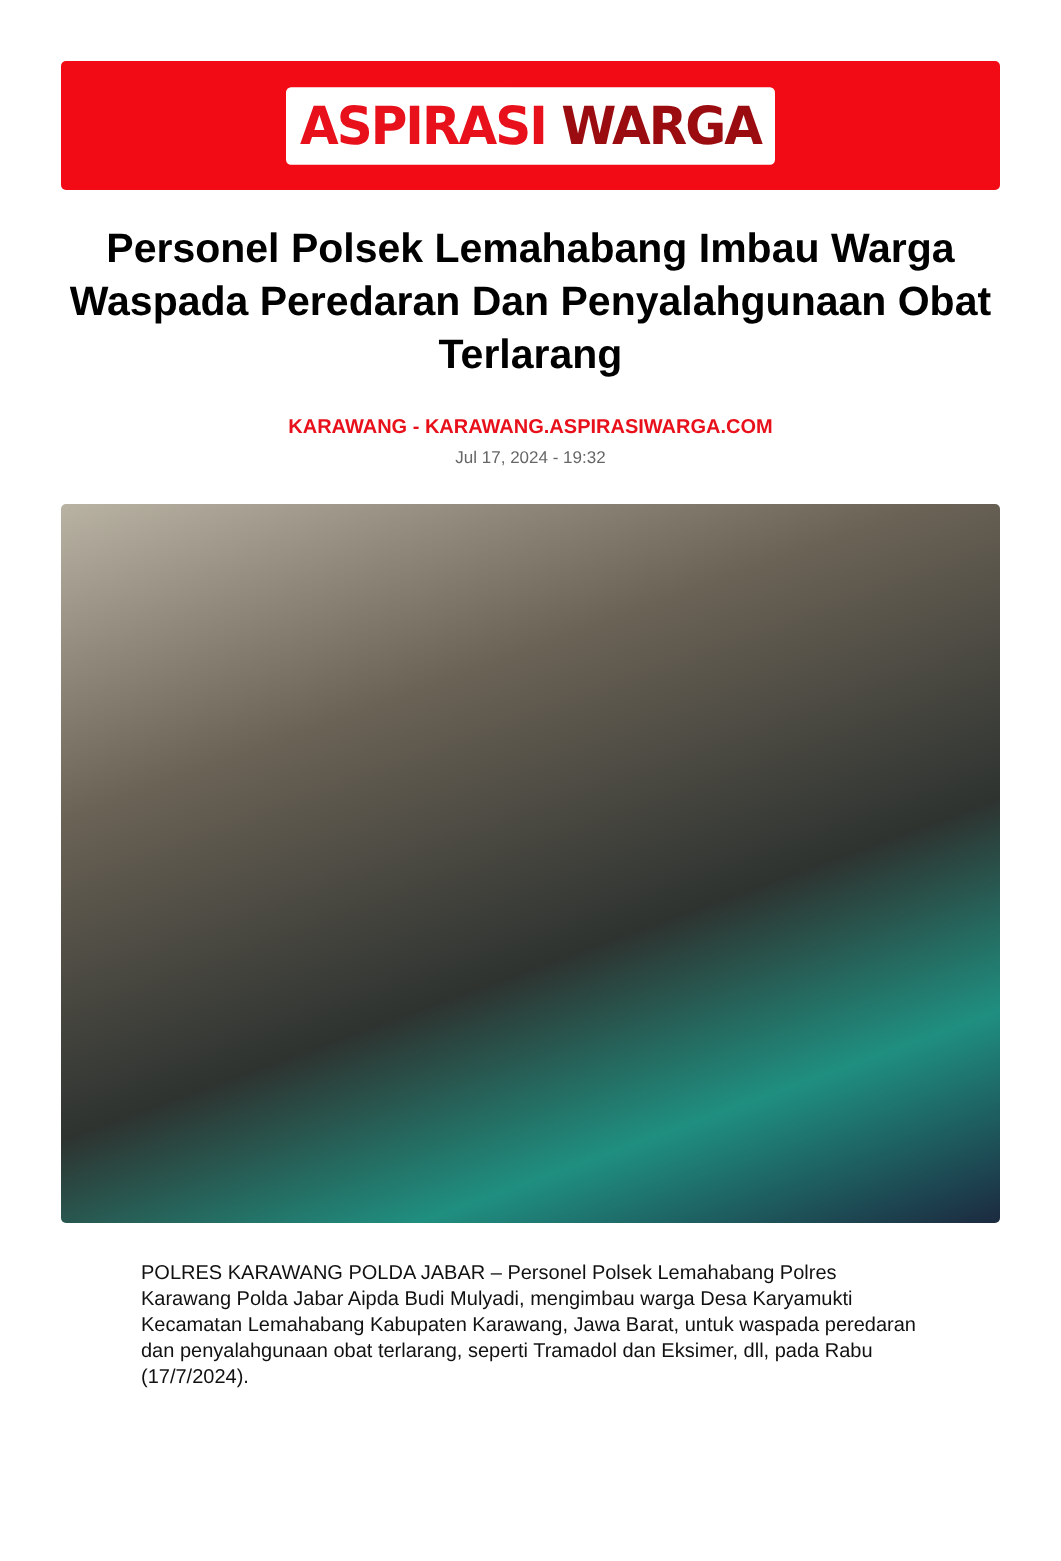ASPIRASI WARGA
Personel Polsek Lemahabang Imbau Warga Waspada Peredaran Dan Penyalahgunaan Obat Terlarang
KARAWANG - KARAWANG.ASPIRASIWARGA.COM
Jul 17, 2024 - 19:32
POLRES KARAWANG POLDA JABAR – Personel Polsek Lemahabang Polres Karawang Polda Jabar Aipda Budi Mulyadi, mengimbau warga Desa Karyamukti Kecamatan Lemahabang Kabupaten Karawang, Jawa Barat, untuk waspada peredaran dan penyalahgunaan obat terlarang, seperti Tramadol dan Eksimer, dll, pada Rabu (17/7/2024).